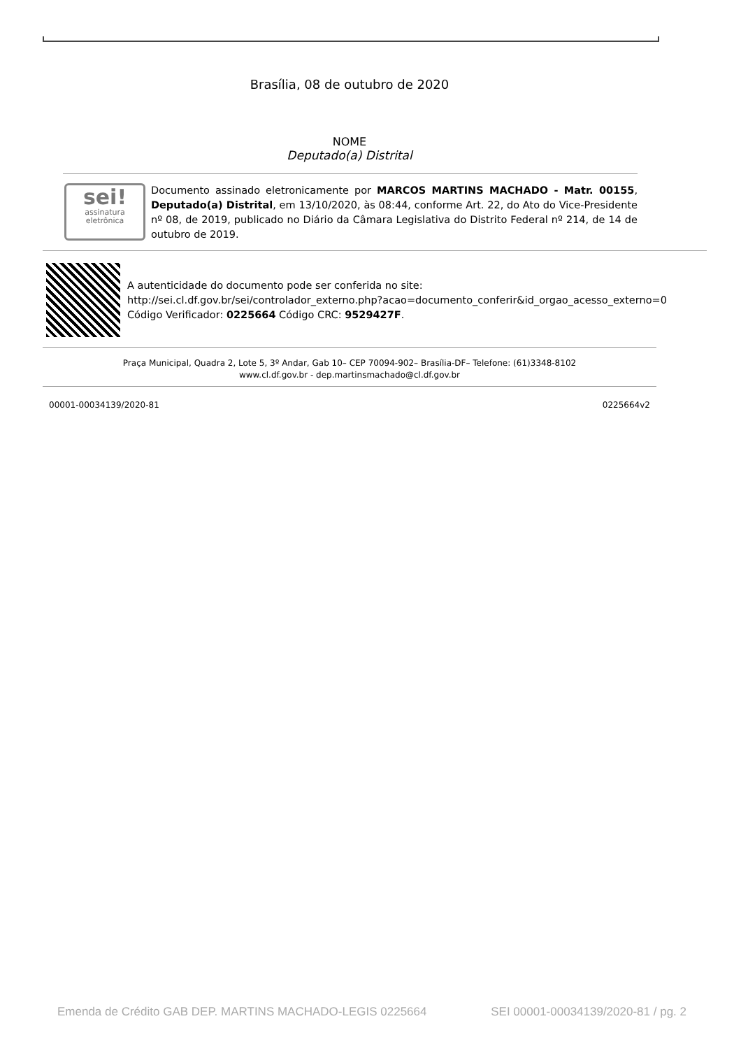Brasília, 08 de outubro de 2020
NOME
Deputado(a) Distrital
sei!
assinatura
eletrônica
Documento assinado eletronicamente por MARCOS MARTINS MACHADO - Matr. 00155, Deputado(a) Distrital, em 13/10/2020, às 08:44, conforme Art. 22, do Ato do Vice-Presidente nº 08, de 2019, publicado no Diário da Câmara Legislativa do Distrito Federal nº 214, de 14 de outubro de 2019.
A autenticidade do documento pode ser conferida no site:
http://sei.cl.df.gov.br/sei/controlador_externo.php?acao=documento_conferir&id_orgao_acesso_externo=0
Código Verificador: 0225664 Código CRC: 9529427F.
Praça Municipal, Quadra 2, Lote 5, 3º Andar, Gab 10– CEP 70094-902– Brasília-DF– Telefone: (61)3348-8102
www.cl.df.gov.br - dep.martinsmachado@cl.df.gov.br
00001-00034139/2020-81 0225664v2
Emenda de Crédito GAB DEP. MARTINS MACHADO-LEGIS 0225664 SEI 00001-00034139/2020-81 / pg. 2